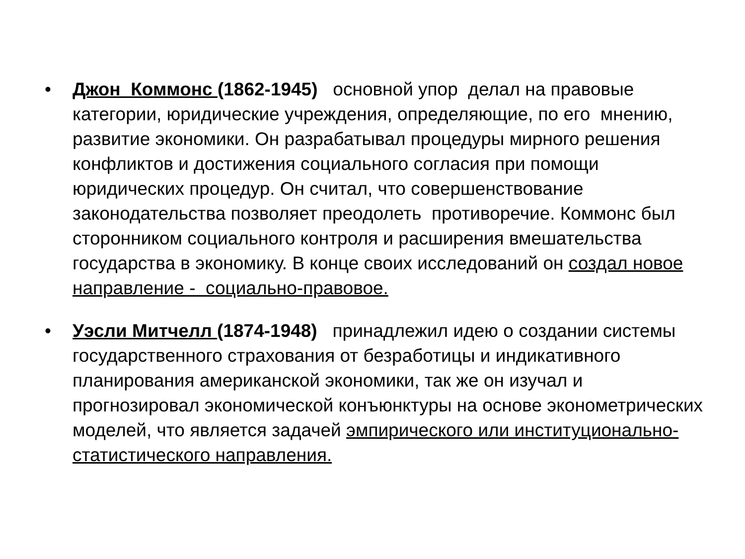• Джон Коммонс (1862-1945) основной упор делал на правовые категории, юридические учреждения, определяющие, по его мнению, развитие экономики. Он разрабатывал процедуры мирного решения конфликтов и достижения социального согласия при помощи юридических процедур. Он считал, что совершенствование законодательства позволяет преодолеть противоречие. Коммонс был сторонником социального контроля и расширения вмешательства государства в экономику. В конце своих исследований он создал новое направление - социально-правовое.
• Уэсли Митчелл (1874-1948) принадлежил идею о создании системы государственного страхования от безработицы и индикативного планирования американской экономики, так же он изучал и прогнозировал экономической конъюнктуры на основе эконометрических моделей, что является задачей эмпирического или институционально-статистического направления.